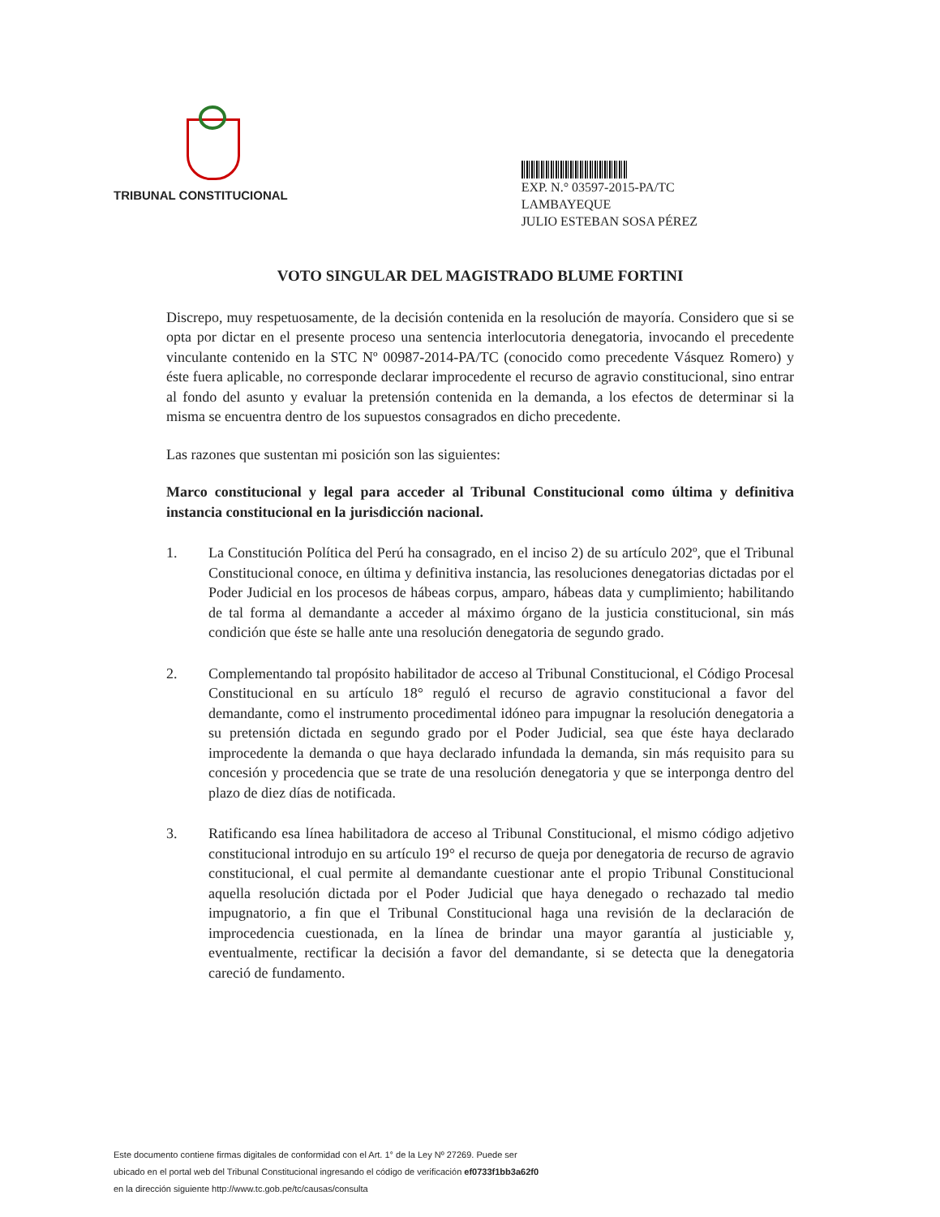TRIBUNAL CONSTITUCIONAL
EXP. N.° 03597-2015-PA/TC
LAMBAYEQUE
JULIO ESTEBAN SOSA PÉREZ
VOTO SINGULAR DEL MAGISTRADO BLUME FORTINI
Discrepo, muy respetuosamente, de la decisión contenida en la resolución de mayoría. Considero que si se opta por dictar en el presente proceso una sentencia interlocutoria denegatoria, invocando el precedente vinculante contenido en la STC Nº 00987-2014-PA/TC (conocido como precedente Vásquez Romero) y éste fuera aplicable, no corresponde declarar improcedente el recurso de agravio constitucional, sino entrar al fondo del asunto y evaluar la pretensión contenida en la demanda, a los efectos de determinar si la misma se encuentra dentro de los supuestos consagrados en dicho precedente.
Las razones que sustentan mi posición son las siguientes:
Marco constitucional y legal para acceder al Tribunal Constitucional como última y definitiva instancia constitucional en la jurisdicción nacional.
1. La Constitución Política del Perú ha consagrado, en el inciso 2) de su artículo 202º, que el Tribunal Constitucional conoce, en última y definitiva instancia, las resoluciones denegatorias dictadas por el Poder Judicial en los procesos de hábeas corpus, amparo, hábeas data y cumplimiento; habilitando de tal forma al demandante a acceder al máximo órgano de la justicia constitucional, sin más condición que éste se halle ante una resolución denegatoria de segundo grado.
2. Complementando tal propósito habilitador de acceso al Tribunal Constitucional, el Código Procesal Constitucional en su artículo 18° reguló el recurso de agravio constitucional a favor del demandante, como el instrumento procedimental idóneo para impugnar la resolución denegatoria a su pretensión dictada en segundo grado por el Poder Judicial, sea que éste haya declarado improcedente la demanda o que haya declarado infundada la demanda, sin más requisito para su concesión y procedencia que se trate de una resolución denegatoria y que se interponga dentro del plazo de diez días de notificada.
3. Ratificando esa línea habilitadora de acceso al Tribunal Constitucional, el mismo código adjetivo constitucional introdujo en su artículo 19° el recurso de queja por denegatoria de recurso de agravio constitucional, el cual permite al demandante cuestionar ante el propio Tribunal Constitucional aquella resolución dictada por el Poder Judicial que haya denegado o rechazado tal medio impugnatorio, a fin que el Tribunal Constitucional haga una revisión de la declaración de improcedencia cuestionada, en la línea de brindar una mayor garantía al justiciable y, eventualmente, rectificar la decisión a favor del demandante, si se detecta que la denegatoria careció de fundamento.
Este documento contiene firmas digitales de conformidad con el Art. 1° de la Ley Nº 27269. Puede ser
ubicado en el portal web del Tribunal Constitucional ingresando el código de verificación ef0733f1bb3a62f0
en la dirección siguiente http://www.tc.gob.pe/tc/causas/consulta